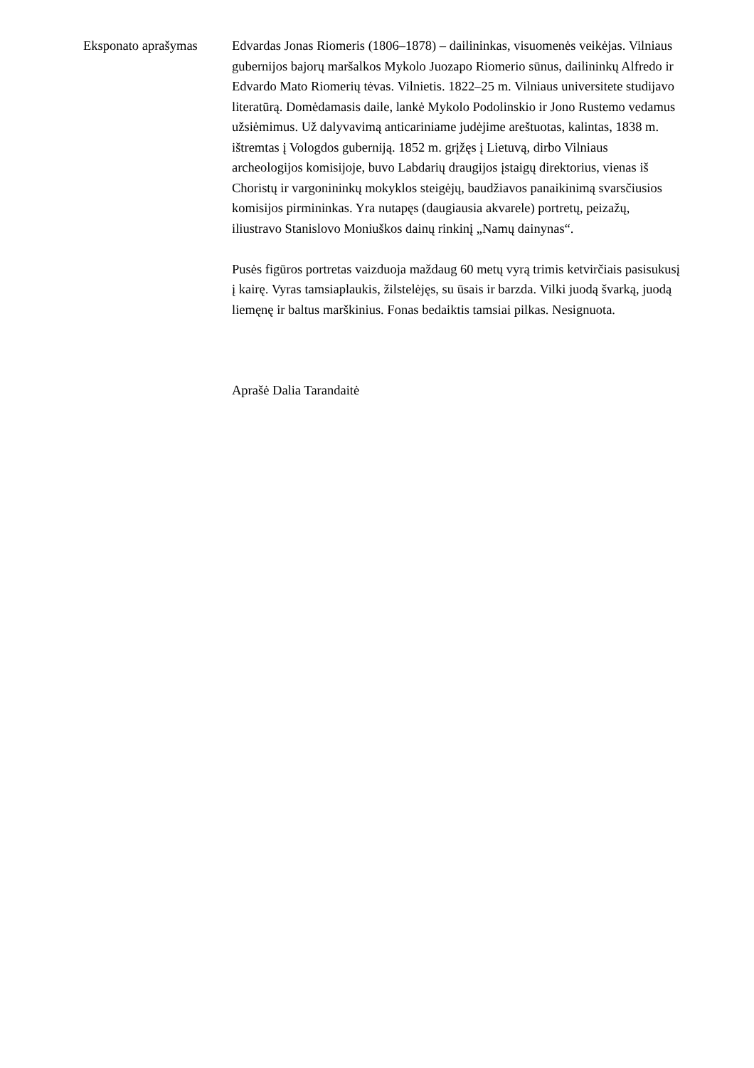Eksponato aprašymas
Edvardas Jonas Riomeris (1806–1878) – dailininkas, visuomenės veikėjas. Vilniaus gubernijos bajorų maršalkos Mykolo Juozapo Riomerio sūnus, dailininkų Alfredo ir Edvardo Mato Riomerių tėvas. Vilnietis. 1822–25 m. Vilniaus universitete studijavo literatūrą. Domėdamasis daile, lankė Mykolo Podolinskio ir Jono Rustemo vedamus užsiėmimus. Už dalyvavimą anticariniame judėjime areštuotas, kalintas, 1838 m. ištremtas į Vologdos guberniją. 1852 m. grįžęs į Lietuvą, dirbo Vilniaus archeologijos komisijoje, buvo Labdarių draugijos įstaigų direktorius, vienas iš Choristų ir vargonininkų mokyklos steigėjų, baudžiavos panaikinimą svarsčiusios komisijos pirmininkas. Yra nutapęs (daugiausia akvarele) portretų, peizažų, iliustravo Stanislovo Moniuškos dainų rinkinį „Namų dainynas“.
Pusės figūros portretas vaizduoja maždaug 60 metų vyrą trimis ketvirčiais pasisukusį į kairę. Vyras tamsiaplaukis, žilstelėjęs, su ūsais ir barzda. Vilki juodą švarką, juodą liemęnę ir baltus marškinius. Fonas bedaiktis tamsiai pilkas. Nesignuota.
Aprašė Dalia Tarandaitė